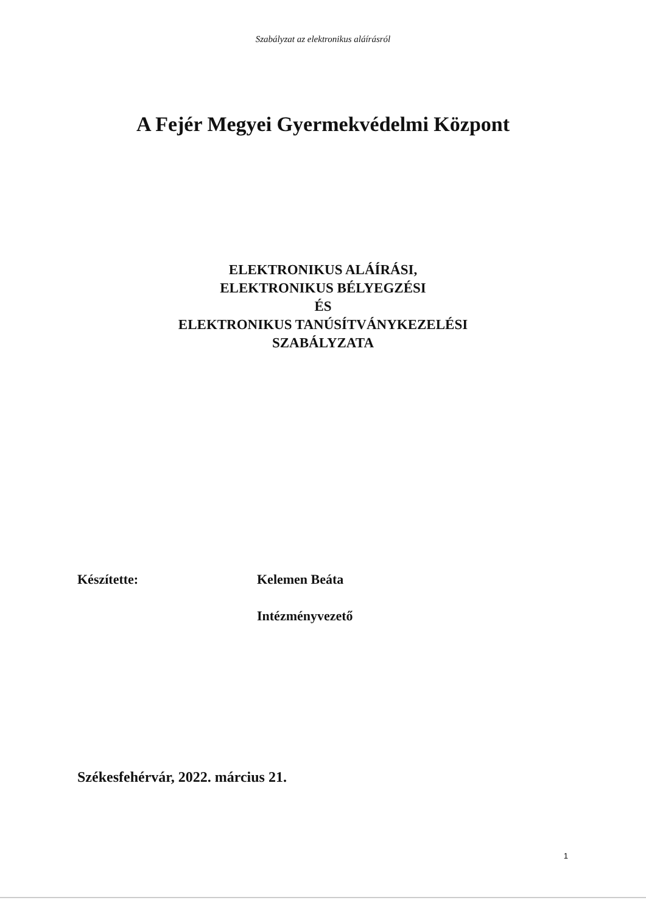Szabályzat az elektronikus aláírásról
A Fejér Megyei Gyermekvédelmi Központ
ELEKTRONIKUS ALÁÍRÁSI,
ELEKTRONIKUS BÉLYEGZÉSI
ÉS
ELEKTRONIKUS TANÚSÍTVÁNYKEZELÉSI
SZABÁLYZATA
Készítette: Kelemen Beáta
Intézményvezető
Székesfehérvár, 2022. március 21.
1